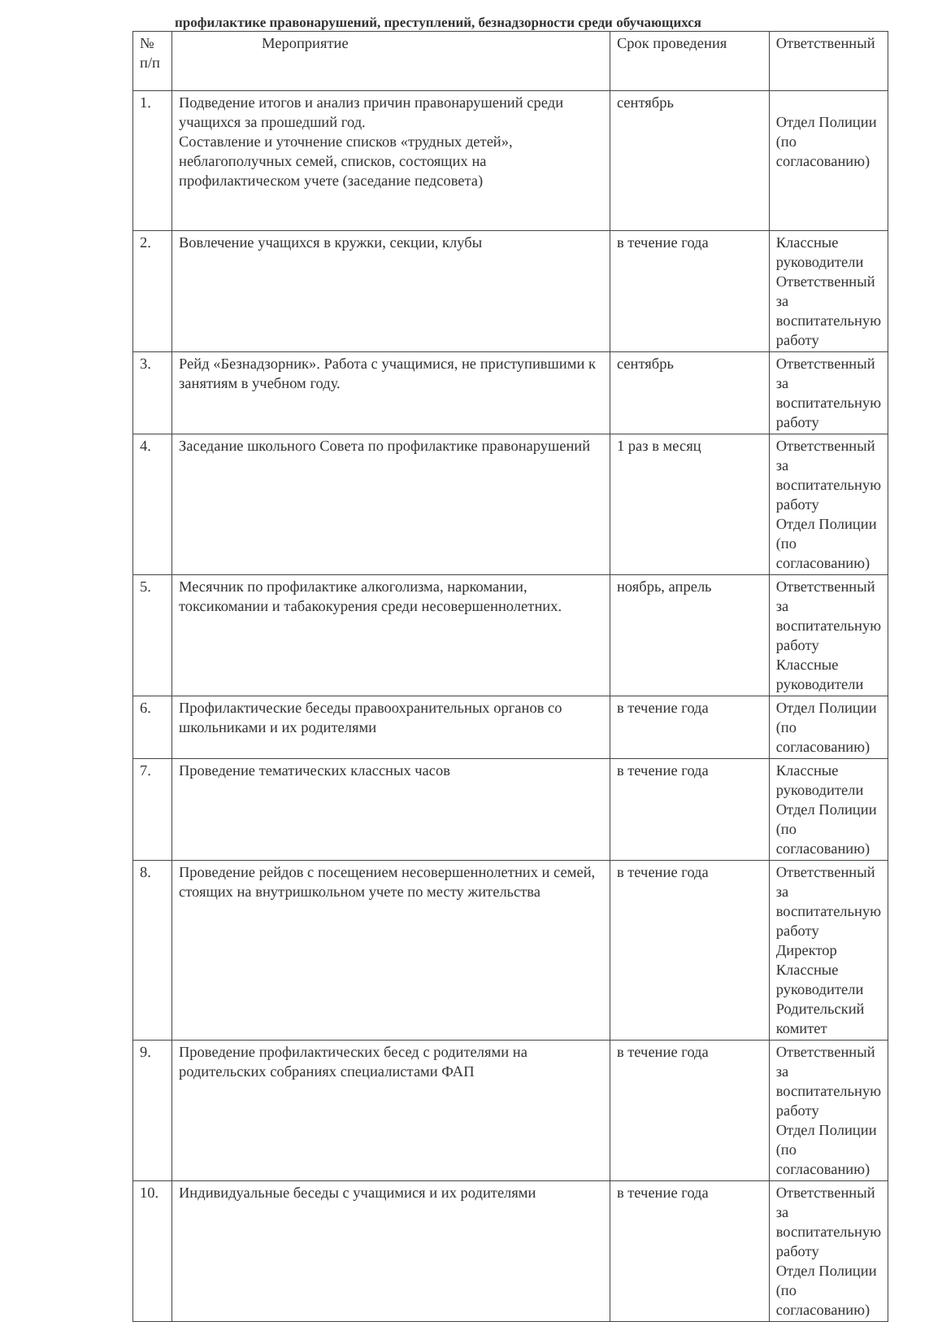профилактике правонарушений, преступлений, безнадзорности среди обучающихся
| № п/п | Мероприятие | Срок проведения | Ответственный |
| --- | --- | --- | --- |
| 1. | Подведение итогов и анализ причин правонарушений среди учащихся за прошедший год. Составление и уточнение списков «трудных детей», неблагополучных семей, списков, состоящих на профилактическом учете (заседание педсовета) | сентябрь | Отдел Полиции (по согласованию) |
| 2. | Вовлечение учащихся в кружки, секции, клубы | в течение года | Классные руководители Ответственный за воспитательную работу |
| 3. | Рейд «Безнадзорник». Работа с учащимися, не приступившими к занятиям в учебном году. | сентябрь | Ответственный за воспитательную работу |
| 4. | Заседание школьного Совета по профилактике правонарушений | 1 раз в месяц | Ответственный за воспитательную работу Отдел Полиции (по согласованию) |
| 5. | Месячник по профилактике алкоголизма, наркомании, токсикомании и табакокурения среди несовершеннолетних. | ноябрь, апрель | Ответственный за воспитательную работу Классные руководители |
| 6. | Профилактические беседы правоохранительных органов со школьниками и их родителями | в течение года | Отдел Полиции (по согласованию) |
| 7. | Проведение тематических классных часов | в течение года | Классные руководители Отдел Полиции (по согласованию) |
| 8. | Проведение рейдов с посещением несовершеннолетних и семей, стоящих на внутришкольном учете по месту жительства | в течение года | Ответственный за воспитательную работу Директор Классные руководители Родительский комитет |
| 9. | Проведение профилактических бесед с родителями на родительских собраниях специалистами ФАП | в течение года | Ответственный за воспитательную работу Отдел Полиции (по согласованию) |
| 10. | Индивидуальные беседы с учащимися и их родителями | в течение года | Ответственный за воспитательную работу Отдел Полиции (по согласованию) |